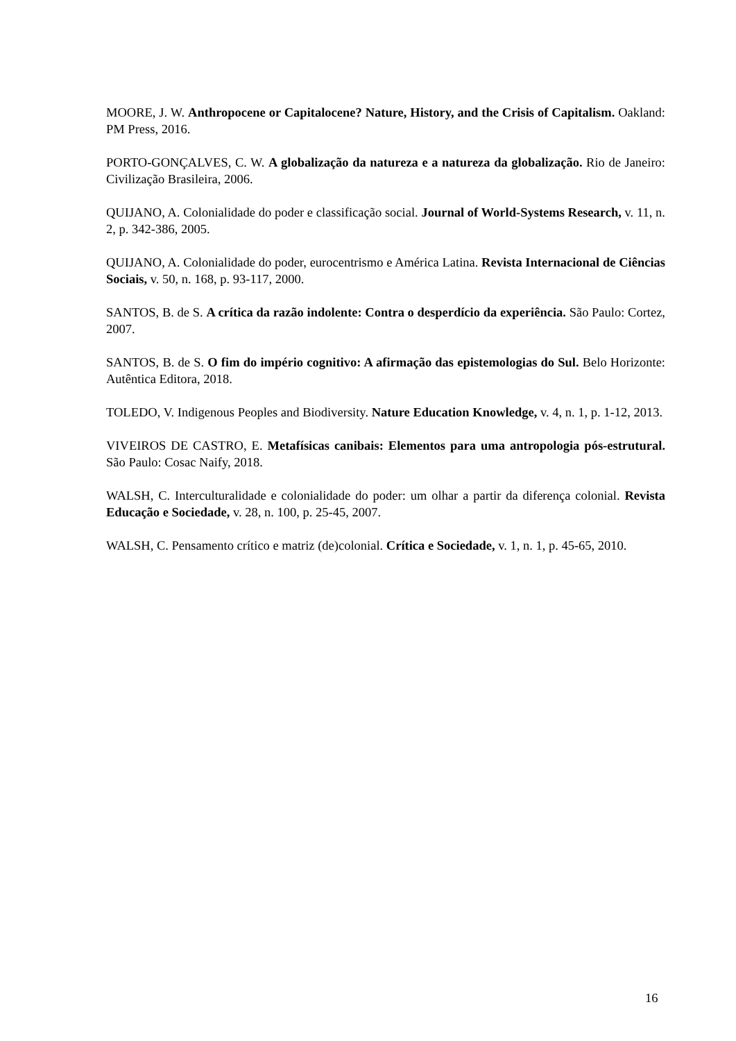MOORE, J. W. Anthropocene or Capitalocene? Nature, History, and the Crisis of Capitalism. Oakland: PM Press, 2016.
PORTO-GONÇALVES, C. W. A globalização da natureza e a natureza da globalização. Rio de Janeiro: Civilização Brasileira, 2006.
QUIJANO, A. Colonialidade do poder e classificação social. Journal of World-Systems Research, v. 11, n. 2, p. 342-386, 2005.
QUIJANO, A. Colonialidade do poder, eurocentrismo e América Latina. Revista Internacional de Ciências Sociais, v. 50, n. 168, p. 93-117, 2000.
SANTOS, B. de S. A crítica da razão indolente: Contra o desperdício da experiência. São Paulo: Cortez, 2007.
SANTOS, B. de S. O fim do império cognitivo: A afirmação das epistemologias do Sul. Belo Horizonte: Autêntica Editora, 2018.
TOLEDO, V. Indigenous Peoples and Biodiversity. Nature Education Knowledge, v. 4, n. 1, p. 1-12, 2013.
VIVEIROS DE CASTRO, E. Metafísicas canibais: Elementos para uma antropologia pós-estrutural. São Paulo: Cosac Naify, 2018.
WALSH, C. Interculturalidade e colonialidade do poder: um olhar a partir da diferença colonial. Revista Educação e Sociedade, v. 28, n. 100, p. 25-45, 2007.
WALSH, C. Pensamento crítico e matriz (de)colonial. Crítica e Sociedade, v. 1, n. 1, p. 45-65, 2010.
16